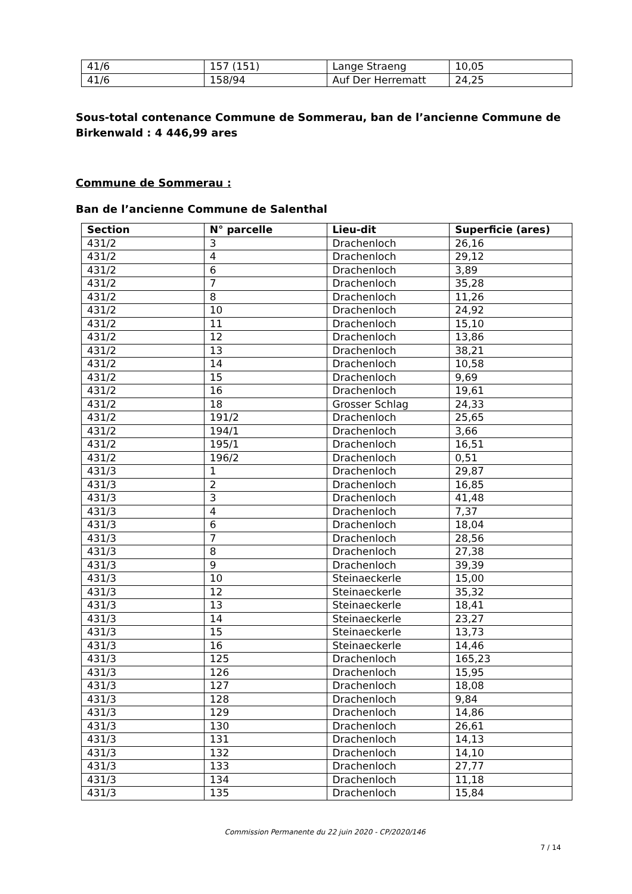| 41/6 | 157 (151) | Lange Straeng | 10,05 |
| 41/6 | 158/94 | Auf Der Herrematt | 24,25 |
Sous-total contenance Commune de Sommerau, ban de l’ancienne Commune de Birkenwald : 4 446,99 ares
Commune de Sommerau :
Ban de l’ancienne Commune de Salenthal
| Section | N° parcelle | Lieu-dit | Superficie (ares) |
| --- | --- | --- | --- |
| 431/2 | 3 | Drachenloch | 26,16 |
| 431/2 | 4 | Drachenloch | 29,12 |
| 431/2 | 6 | Drachenloch | 3,89 |
| 431/2 | 7 | Drachenloch | 35,28 |
| 431/2 | 8 | Drachenloch | 11,26 |
| 431/2 | 10 | Drachenloch | 24,92 |
| 431/2 | 11 | Drachenloch | 15,10 |
| 431/2 | 12 | Drachenloch | 13,86 |
| 431/2 | 13 | Drachenloch | 38,21 |
| 431/2 | 14 | Drachenloch | 10,58 |
| 431/2 | 15 | Drachenloch | 9,69 |
| 431/2 | 16 | Drachenloch | 19,61 |
| 431/2 | 18 | Grosser Schlag | 24,33 |
| 431/2 | 191/2 | Drachenloch | 25,65 |
| 431/2 | 194/1 | Drachenloch | 3,66 |
| 431/2 | 195/1 | Drachenloch | 16,51 |
| 431/2 | 196/2 | Drachenloch | 0,51 |
| 431/3 | 1 | Drachenloch | 29,87 |
| 431/3 | 2 | Drachenloch | 16,85 |
| 431/3 | 3 | Drachenloch | 41,48 |
| 431/3 | 4 | Drachenloch | 7,37 |
| 431/3 | 6 | Drachenloch | 18,04 |
| 431/3 | 7 | Drachenloch | 28,56 |
| 431/3 | 8 | Drachenloch | 27,38 |
| 431/3 | 9 | Drachenloch | 39,39 |
| 431/3 | 10 | Steinaeckerle | 15,00 |
| 431/3 | 12 | Steinaeckerle | 35,32 |
| 431/3 | 13 | Steinaeckerle | 18,41 |
| 431/3 | 14 | Steinaeckerle | 23,27 |
| 431/3 | 15 | Steinaeckerle | 13,73 |
| 431/3 | 16 | Steinaeckerle | 14,46 |
| 431/3 | 125 | Drachenloch | 165,23 |
| 431/3 | 126 | Drachenloch | 15,95 |
| 431/3 | 127 | Drachenloch | 18,08 |
| 431/3 | 128 | Drachenloch | 9,84 |
| 431/3 | 129 | Drachenloch | 14,86 |
| 431/3 | 130 | Drachenloch | 26,61 |
| 431/3 | 131 | Drachenloch | 14,13 |
| 431/3 | 132 | Drachenloch | 14,10 |
| 431/3 | 133 | Drachenloch | 27,77 |
| 431/3 | 134 | Drachenloch | 11,18 |
| 431/3 | 135 | Drachenloch | 15,84 |
Commission Permanente du 22 juin 2020 - CP/2020/146
7 / 14